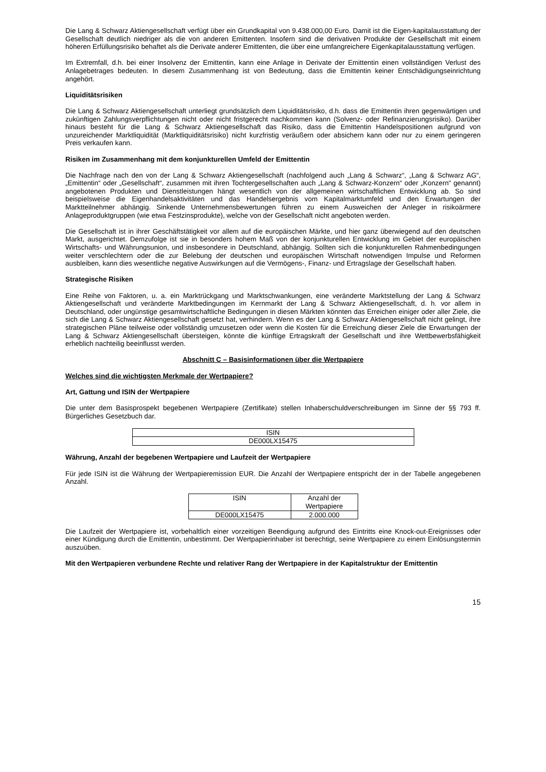Die Lang & Schwarz Aktiengesellschaft verfügt über ein Grundkapital von 9.438.000,00 Euro. Damit ist die Eigen-kapitalausstattung der Gesellschaft deutlich niedriger als die von anderen Emittenten. Insofern sind die derivativen Produkte der Gesellschaft mit einem höheren Erfüllungsrisiko behaftet als die Derivate anderer Emittenten, die über eine umfangreichere Eigenkapitalausstattung verfügen.
Im Extremfall, d.h. bei einer Insolvenz der Emittentin, kann eine Anlage in Derivate der Emittentin einen vollständigen Verlust des Anlagebetrages bedeuten. In diesem Zusammenhang ist von Bedeutung, dass die Emittentin keiner Entschädigungseinrichtung angehört.
Liquiditätsrisiken
Die Lang & Schwarz Aktiengesellschaft unterliegt grundsätzlich dem Liquiditätsrisiko, d.h. dass die Emittentin ihren gegenwärtigen und zukünftigen Zahlungsverpflichtungen nicht oder nicht fristgerecht nachkommen kann (Solvenz- oder Refinanzierungsrisiko). Darüber hinaus besteht für die Lang & Schwarz Aktiengesellschaft das Risiko, dass die Emittentin Handelspositionen aufgrund von unzureichender Marktliquidität (Marktliquiditätsrisiko) nicht kurzfristig veräußern oder absichern kann oder nur zu einem geringeren Preis verkaufen kann.
Risiken im Zusammenhang mit dem konjunkturellen Umfeld der Emittentin
Die Nachfrage nach den von der Lang & Schwarz Aktiengesellschaft (nachfolgend auch „Lang & Schwarz“, „Lang & Schwarz AG“, „Emittentin“ oder „Gesellschaft“, zusammen mit ihren Tochtergesellschaften auch „Lang & Schwarz-Konzern“ oder „Konzern“ genannt) angebotenen Produkten und Dienstleistungen hängt wesentlich von der allgemeinen wirtschaftlichen Entwicklung ab. So sind beispielsweise die Eigenhandelsaktivitäten und das Handelsergebnis vom Kapitalmarktumfeld und den Erwartungen der Marktteilnehmer abhängig. Sinkende Unternehmensbewertungen führen zu einem Ausweichen der Anleger in risikoärmere Anlageproduktgruppen (wie etwa Festzinsprodukte), welche von der Gesellschaft nicht angeboten werden.
Die Gesellschaft ist in ihrer Geschäftstätigkeit vor allem auf die europäischen Märkte, und hier ganz überwiegend auf den deutschen Markt, ausgerichtet. Demzufolge ist sie in besonders hohem Maß von der konjunkturellen Entwicklung im Gebiet der europäischen Wirtschafts- und Währungsunion, und insbesondere in Deutschland, abhängig. Sollten sich die konjunkturellen Rahmenbedingungen weiter verschlechtern oder die zur Belebung der deutschen und europäischen Wirtschaft notwendigen Impulse und Reformen ausbleiben, kann dies wesentliche negative Auswirkungen auf die Vermögens-, Finanz- und Ertragslage der Gesellschaft haben.
Strategische Risiken
Eine Reihe von Faktoren, u. a. ein Marktrückgang und Marktschwankungen, eine veränderte Marktstellung der Lang & Schwarz Aktiengesellschaft und veränderte Marktbedingungen im Kernmarkt der Lang & Schwarz Aktiengesellschaft, d. h. vor allem in Deutschland, oder ungünstige gesamtwirtschaftliche Bedingungen in diesen Märkten könnten das Erreichen einiger oder aller Ziele, die sich die Lang & Schwarz Aktiengesellschaft gesetzt hat, verhindern. Wenn es der Lang & Schwarz Aktiengesellschaft nicht gelingt, ihre strategischen Pläne teilweise oder vollständig umzusetzen oder wenn die Kosten für die Erreichung dieser Ziele die Erwartungen der Lang & Schwarz Aktiengesellschaft übersteigen, könnte die künftige Ertragskraft der Gesellschaft und ihre Wettbewerbsfähigkeit erheblich nachteilig beeinflusst werden.
Abschnitt C – Basisinformationen über die Wertpapiere
Welches sind die wichtigsten Merkmale der Wertpapiere?
Art, Gattung und ISIN der Wertpapiere
Die unter dem Basisprospekt begebenen Wertpapiere (Zertifikate) stellen Inhaberschuldverschreibungen im Sinne der §§ 793 ff. Bürgerliches Gesetzbuch dar.
| ISIN |
| DE000LX15475 |
Währung, Anzahl der begebenen Wertpapiere und Laufzeit der Wertpapiere
Für jede ISIN ist die Währung der Wertpapieremission EUR. Die Anzahl der Wertpapiere entspricht der in der Tabelle angegebenen Anzahl.
| ISIN | Anzahl der Wertpapiere |
| DE000LX15475 | 2.000.000 |
Die Laufzeit der Wertpapiere ist, vorbehaltlich einer vorzeitigen Beendigung aufgrund des Eintritts eine Knock-out-Ereignisses oder einer Kündigung durch die Emittentin, unbestimmt. Der Wertpapierinhaber ist berechtigt, seine Wertpapiere zu einem Einlösungstermin auszuüben.
Mit den Wertpapieren verbundene Rechte und relativer Rang der Wertpapiere in der Kapitalstruktur der Emittentin
15